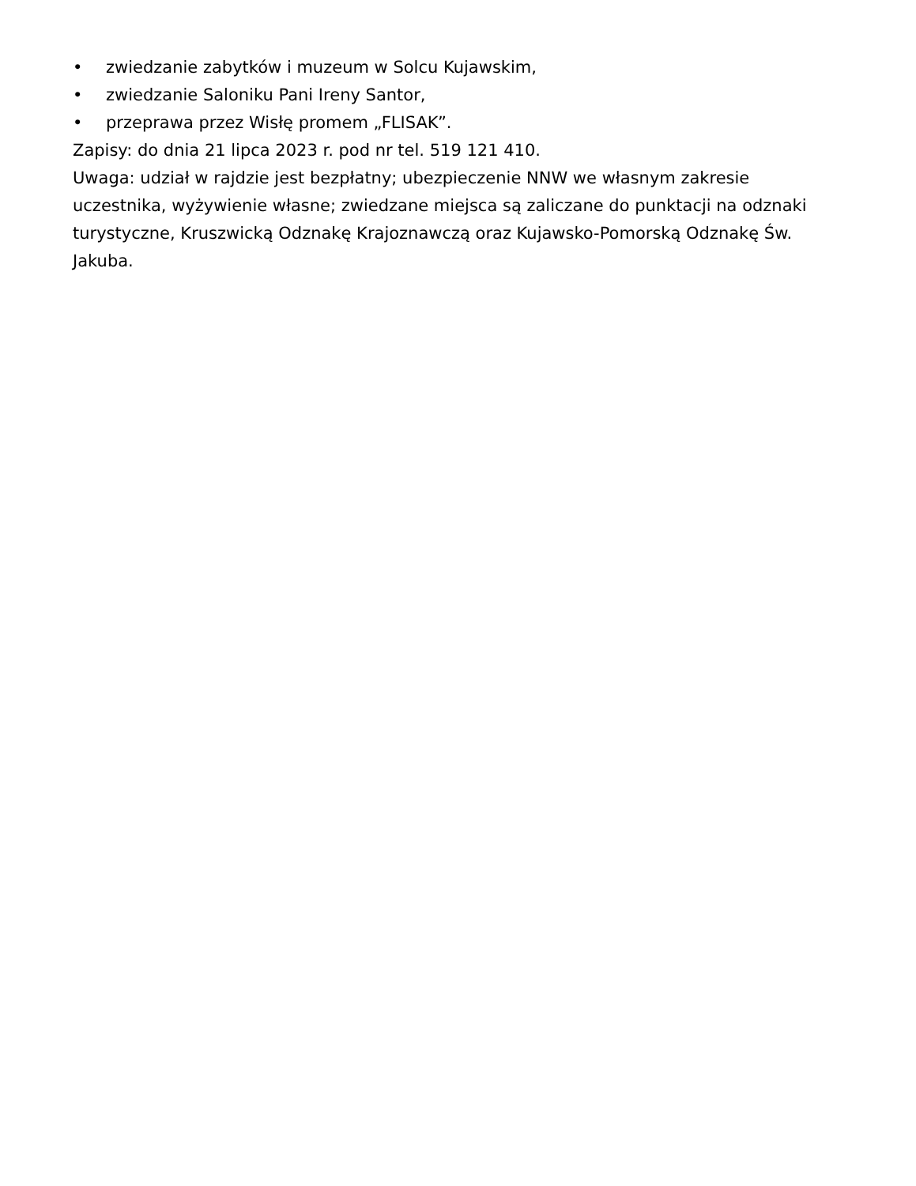• zwiedzanie zabytków i muzeum w Solcu Kujawskim,
• zwiedzanie Saloniku Pani Ireny Santor,
• przeprawa przez Wisłę promem „FLISAK”.
Zapisy: do dnia 21 lipca 2023 r. pod nr tel. 519 121 410.
Uwaga: udział w rajdzie jest bezpłatny; ubezpieczenie NNW we własnym zakresie uczestnika, wyżywienie własne; zwiedzane miejsca są zaliczane do punktacji na odznaki turystyczne, Kruszwicką Odznakę Krajoznawczą oraz Kujawsko-Pomorską Odznakę Św. Jakuba.